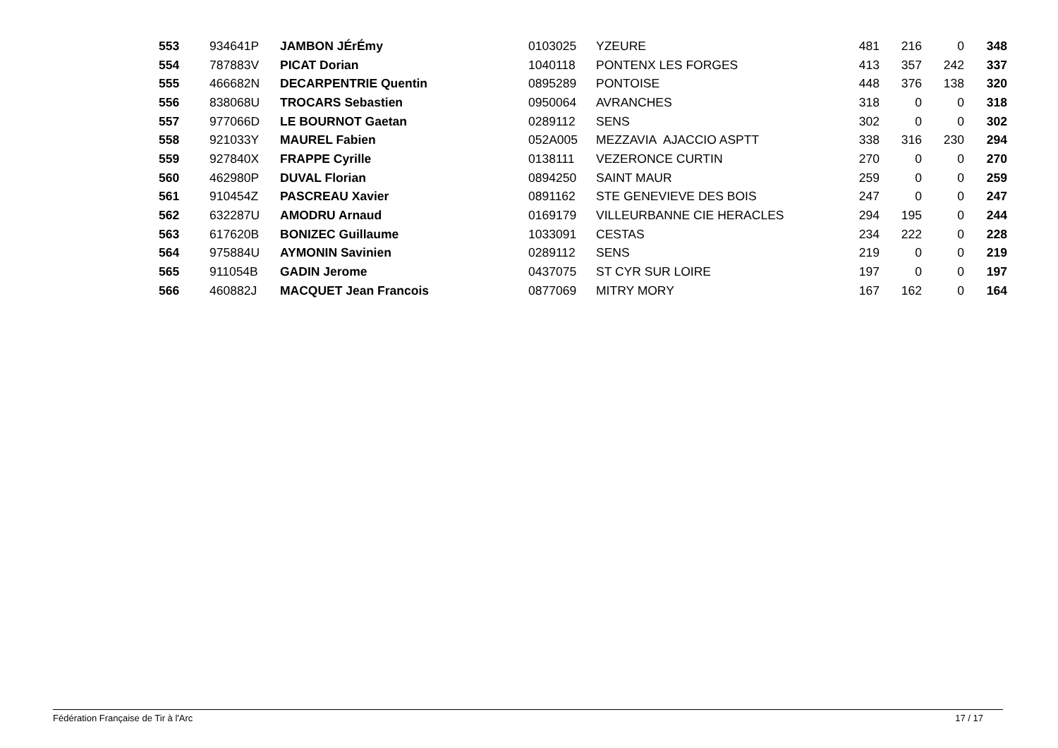| 553 | 934641P | JAMBON JÉrÉmy | 0103025 | YZEURE | 481 | 216 | 0 | 348 |
| 554 | 787883V | PICAT Dorian | 1040118 | PONTENX LES FORGES | 413 | 357 | 242 | 337 |
| 555 | 466682N | DECARPENTRIE Quentin | 0895289 | PONTOISE | 448 | 376 | 138 | 320 |
| 556 | 838068U | TROCARS Sebastien | 0950064 | AVRANCHES | 318 | 0 | 0 | 318 |
| 557 | 977066D | LE BOURNOT Gaetan | 0289112 | SENS | 302 | 0 | 0 | 302 |
| 558 | 921033Y | MAUREL Fabien | 052A005 | MEZZAVIA AJACCIO ASPTT | 338 | 316 | 230 | 294 |
| 559 | 927840X | FRAPPE Cyrille | 0138111 | VEZERONCE CURTIN | 270 | 0 | 0 | 270 |
| 560 | 462980P | DUVAL Florian | 0894250 | SAINT MAUR | 259 | 0 | 0 | 259 |
| 561 | 910454Z | PASCREAU Xavier | 0891162 | STE GENEVIEVE DES BOIS | 247 | 0 | 0 | 247 |
| 562 | 632287U | AMODRU Arnaud | 0169179 | VILLEURBANNE CIE HERACLES | 294 | 195 | 0 | 244 |
| 563 | 617620B | BONIZEC Guillaume | 1033091 | CESTAS | 234 | 222 | 0 | 228 |
| 564 | 975884U | AYMONIN Savinien | 0289112 | SENS | 219 | 0 | 0 | 219 |
| 565 | 911054B | GADIN Jerome | 0437075 | ST CYR SUR LOIRE | 197 | 0 | 0 | 197 |
| 566 | 460882J | MACQUET Jean Francois | 0877069 | MITRY MORY | 167 | 162 | 0 | 164 |
Fédération Française de Tir à l'Arc 17 / 17